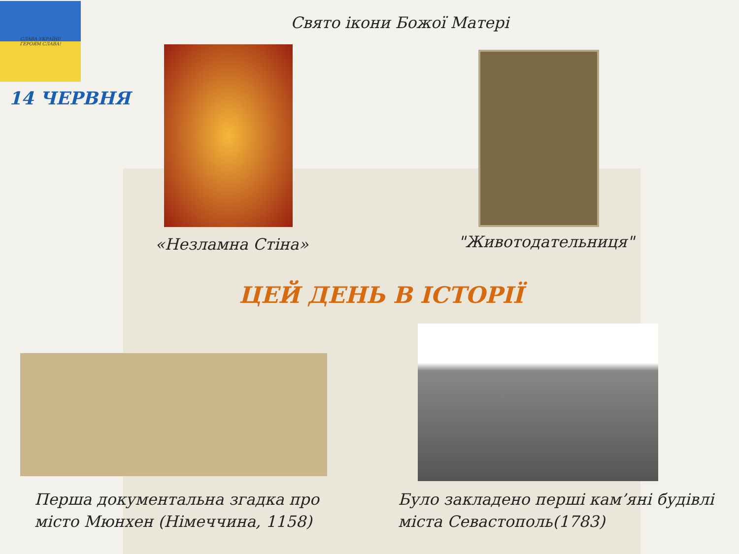СЛАВА УКРАЇНІ!
ГЕРОЯМ СЛАВА!
14 ЧЕРВНЯ
Свято ікони Божої Матері
«Незламна Стіна» "Животодательниця"
ЦЕЙ ДЕНЬ В ІСТОРІЇ
Перша документальна згадка про
місто Мюнхен (Німеччина, 1158)
Було закладено перші кам’яні будівлі
міста Севастополь(1783)